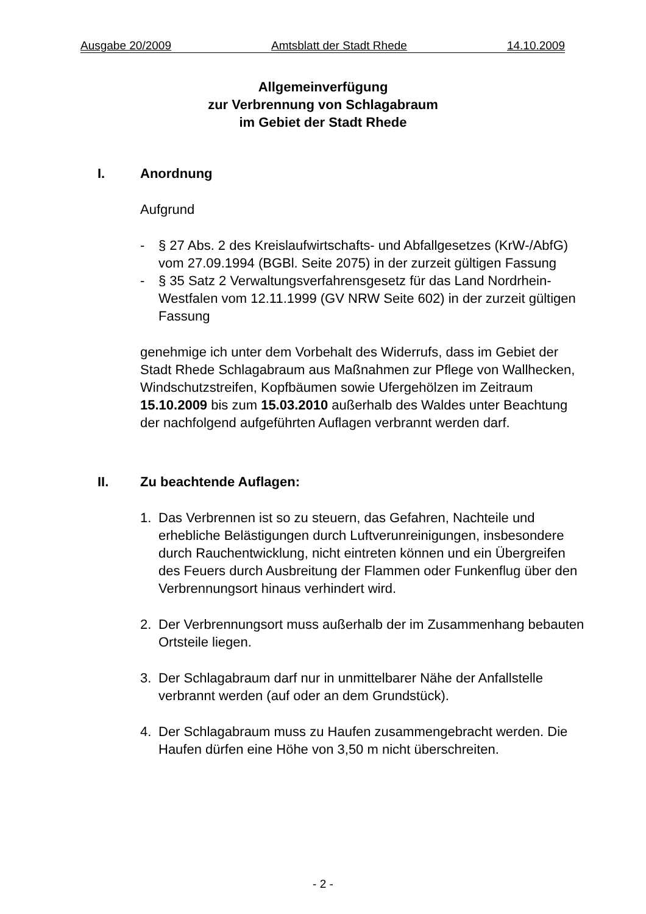Ausgabe 20/2009 Amtsblatt der Stadt Rhede 14.10.2009
Allgemeinverfügung
zur Verbrennung von Schlagabraum
im Gebiet der Stadt Rhede
I. Anordnung
Aufgrund
- § 27 Abs. 2 des Kreislaufwirtschafts- und Abfallgesetzes (KrW-/AbfG) vom 27.09.1994 (BGBl. Seite 2075) in der zurzeit gültigen Fassung
- § 35 Satz 2 Verwaltungsverfahrensgesetz für das Land Nordrhein-Westfalen vom 12.11.1999 (GV NRW Seite 602) in der zurzeit gültigen Fassung
genehmige ich unter dem Vorbehalt des Widerrufs, dass im Gebiet der Stadt Rhede Schlagabraum aus Maßnahmen zur Pflege von Wallhecken, Windschutzstreifen, Kopfbäumen sowie Ufergehölzen im Zeitraum 15.10.2009 bis zum 15.03.2010 außerhalb des Waldes unter Beachtung der nachfolgend aufgeführten Auflagen verbrannt werden darf.
II. Zu beachtende Auflagen:
1. Das Verbrennen ist so zu steuern, das Gefahren, Nachteile und erhebliche Belästigungen durch Luftverunreinigungen, insbesondere durch Rauchentwicklung, nicht eintreten können und ein Übergreifen des Feuers durch Ausbreitung der Flammen oder Funkenflug über den Verbrennungsort hinaus verhindert wird.
2. Der Verbrennungsort muss außerhalb der im Zusammenhang bebauten Ortsteile liegen.
3. Der Schlagabraum darf nur in unmittelbarer Nähe der Anfallstelle verbrannt werden (auf oder an dem Grundstück).
4. Der Schlagabraum muss zu Haufen zusammengebracht werden. Die Haufen dürfen eine Höhe von 3,50 m nicht überschreiten.
- 2 -